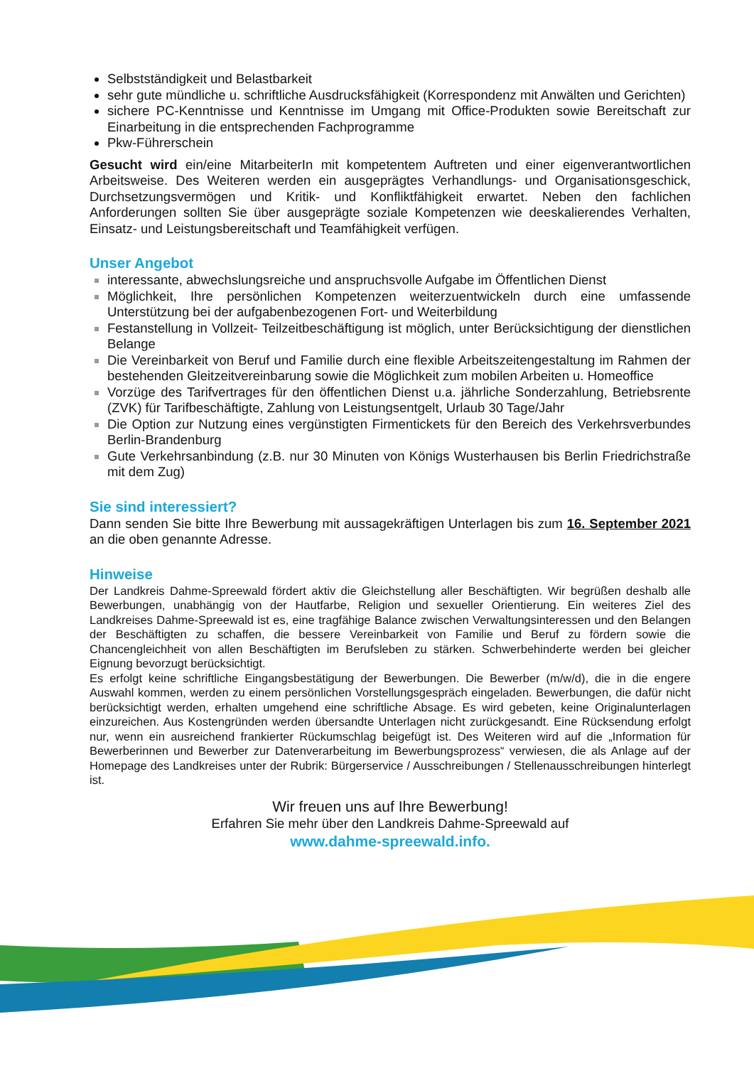Selbstständigkeit und Belastbarkeit
sehr gute mündliche u. schriftliche Ausdrucksfähigkeit (Korrespondenz mit Anwälten und Gerichten)
sichere PC-Kenntnisse und Kenntnisse im Umgang mit Office-Produkten sowie Bereitschaft zur Einarbeitung in die entsprechenden Fachprogramme
Pkw-Führerschein
Gesucht wird ein/eine MitarbeiterIn mit kompetentem Auftreten und einer eigenverantwortlichen Arbeitsweise. Des Weiteren werden ein ausgeprägtes Verhandlungs- und Organisationsgeschick, Durchsetzungsvermögen und Kritik- und Konfliktfähigkeit erwartet. Neben den fachlichen Anforderungen sollten Sie über ausgeprägte soziale Kompetenzen wie deeskalierendes Verhalten, Einsatz- und Leistungsbereitschaft und Teamfähigkeit verfügen.
Unser Angebot
interessante, abwechslungsreiche und anspruchsvolle Aufgabe im Öffentlichen Dienst
Möglichkeit, Ihre persönlichen Kompetenzen weiterzuentwickeln durch eine umfassende Unterstützung bei der aufgabenbezogenen Fort- und Weiterbildung
Festanstellung in Vollzeit- Teilzeitbeschäftigung ist möglich, unter Berücksichtigung der dienstlichen Belange
Die Vereinbarkeit von Beruf und Familie durch eine flexible Arbeitszeitengestaltung im Rahmen der bestehenden Gleitzeitvereinbarung sowie die Möglichkeit zum mobilen Arbeiten u. Homeoffice
Vorzüge des Tarifvertrages für den öffentlichen Dienst u.a. jährliche Sonderzahlung, Betriebsrente (ZVK) für Tarifbeschäftigte, Zahlung von Leistungsentgelt, Urlaub 30 Tage/Jahr
Die Option zur Nutzung eines vergünstigten Firmentickets für den Bereich des Verkehrsverbundes Berlin-Brandenburg
Gute Verkehrsanbindung (z.B. nur 30 Minuten von Königs Wusterhausen bis Berlin Friedrichstraße mit dem Zug)
Sie sind interessiert?
Dann senden Sie bitte Ihre Bewerbung mit aussagekräftigen Unterlagen bis zum 16. September 2021 an die oben genannte Adresse.
Hinweise
Der Landkreis Dahme-Spreewald fördert aktiv die Gleichstellung aller Beschäftigten. Wir begrüßen deshalb alle Bewerbungen, unabhängig von der Hautfarbe, Religion und sexueller Orientierung. Ein weiteres Ziel des Landkreises Dahme-Spreewald ist es, eine tragfähige Balance zwischen Verwaltungsinteressen und den Belangen der Beschäftigten zu schaffen, die bessere Vereinbarkeit von Familie und Beruf zu fördern sowie die Chancengleichheit von allen Beschäftigten im Berufsleben zu stärken. Schwerbehinderte werden bei gleicher Eignung bevorzugt berücksichtigt.
Es erfolgt keine schriftliche Eingangsbestätigung der Bewerbungen. Die Bewerber (m/w/d), die in die engere Auswahl kommen, werden zu einem persönlichen Vorstellungsgespräch eingeladen. Bewerbungen, die dafür nicht berücksichtigt werden, erhalten umgehend eine schriftliche Absage. Es wird gebeten, keine Originalunterlagen einzureichen. Aus Kostengründen werden übersandte Unterlagen nicht zurückgesandt. Eine Rücksendung erfolgt nur, wenn ein ausreichend frankierter Rückumschlag beigefügt ist. Des Weiteren wird auf die „Information für Bewerberinnen und Bewerber zur Datenverarbeitung im Bewerbungsprozess“ verwiesen, die als Anlage auf der Homepage des Landkreises unter der Rubrik: Bürgerservice / Ausschreibungen / Stellenausschreibungen hinterlegt ist.
Wir freuen uns auf Ihre Bewerbung!
Erfahren Sie mehr über den Landkreis Dahme-Spreewald auf
www.dahme-spreewald.info.